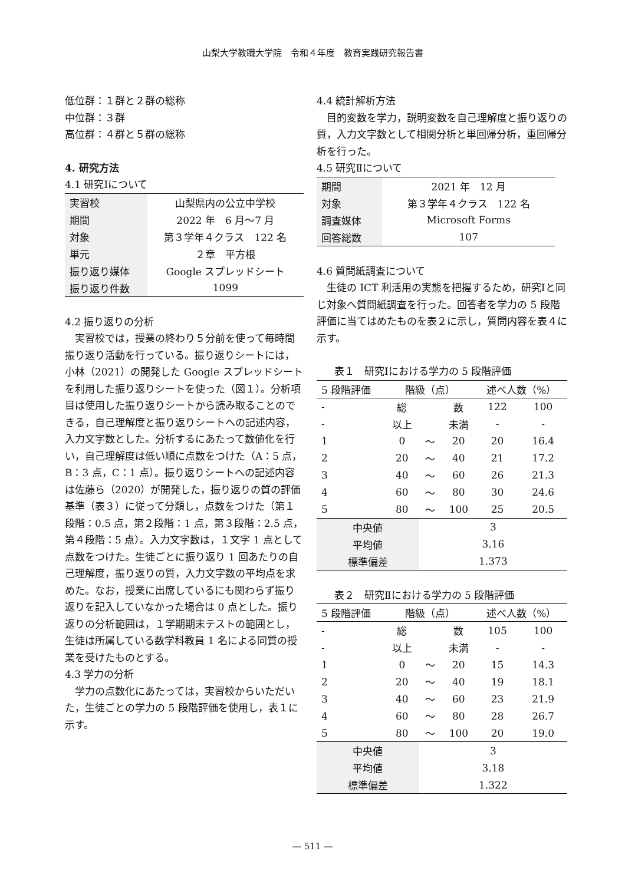山梨大学教職大学院　令和４年度　教育実践研究報告書
低位群：１群と２群の総称
中位群：３群
高位群：４群と５群の総称
4. 研究方法
4.1 研究Ⅰについて
| 実習校 | 山梨県内の公立中学校 |
| 期間 | 2022 年 6 月～7 月 |
| 対象 | 第３学年４クラス 122 名 |
| 単元 | ２章 平方根 |
| 振り返り媒体 | Google スプレッドシート |
| 振り返り件数 | 1099 |
4.2 振り返りの分析
実習校では，授業の終わり５分前を使って毎時間振り返り活動を行っている。振り返りシートには，小林（2021）の開発した Google スプレッドシートを利用した振り返りシートを使った（図１）。分析項目は使用した振り返りシートから読み取ることのできる，自己理解度と振り返りシートへの記述内容，入力文字数とした。分析するにあたって数値化を行い，自己理解度は低い順に点数をつけた（A：5 点，B：3 点，C：1 点）。振り返りシートへの記述内容は佐藤ら（2020）が開発した，振り返りの質の評価基準（表３）に従って分類し，点数をつけた（第１段階：0.5 点，第２段階：1 点，第３段階：2.5 点，第４段階：5 点）。入力文字数は，１文字 1 点として点数をつけた。生徒ごとに振り返り 1 回あたりの自己理解度，振り返りの質，入力文字数の平均点を求めた。なお，授業に出席しているにも関わらず振り返りを記入していなかった場合は 0 点とした。振り返りの分析範囲は，１学期期末テストの範囲とし，生徒は所属している数学科教員 1 名による同質の授業を受けたものとする。
4.3 学力の分析
学力の点数化にあたっては，実習校からいただいた，生徒ごとの学力の 5 段階評価を使用し，表１に示す。
4.4 統計解析方法
目的変数を学力，説明変数を自己理解度と振り返りの質，入力文字数として相関分析と単回帰分析，重回帰分析を行った。
4.5 研究Ⅱについて
| 期間 | 2021 年 12 月 |
| 対象 | 第３学年４クラス 122 名 |
| 調査媒体 | Microsoft Forms |
| 回答総数 | 107 |
4.6 質問紙調査について
生徒の ICT 利活用の実態を把握するため，研究Ⅰと同じ対象へ質問紙調査を行った。回答者を学力の 5 段階評価に当てはめたものを表２に示し，質問内容を表４に示す。
表１　研究Ⅰにおける学力の 5 段階評価
| 5 段階評価 | 階級（点） | | | 述べ人数（%） | |
| --- | --- | --- | --- | --- | --- |
| - | 総 | | 数 | 122 | 100 |
| - | 以上 | | 未満 | - | - |
| 1 | 0 | ～ | 20 | 20 | 16.4 |
| 2 | 20 | ～ | 40 | 21 | 17.2 |
| 3 | 40 | ～ | 60 | 26 | 21.3 |
| 4 | 60 | ～ | 80 | 30 | 24.6 |
| 5 | 80 | ～ | 100 | 25 | 20.5 |
| 中央値 | | 3 | | | |
| 平均値 | | 3.16 | | | |
| 標準偏差 | | 1.373 | | | |
表２　研究Ⅱにおける学力の 5 段階評価
| 5 段階評価 | 階級（点） | | | 述べ人数（%） | |
| --- | --- | --- | --- | --- | --- |
| - | 総 | | 数 | 105 | 100 |
| - | 以上 | | 未満 | - | - |
| 1 | 0 | ～ | 20 | 15 | 14.3 |
| 2 | 20 | ～ | 40 | 19 | 18.1 |
| 3 | 40 | ～ | 60 | 23 | 21.9 |
| 4 | 60 | ～ | 80 | 28 | 26.7 |
| 5 | 80 | ～ | 100 | 20 | 19.0 |
| 中央値 | | 3 | | | |
| 平均値 | | 3.18 | | | |
| 標準偏差 | | 1.322 | | | |
― 511 ―